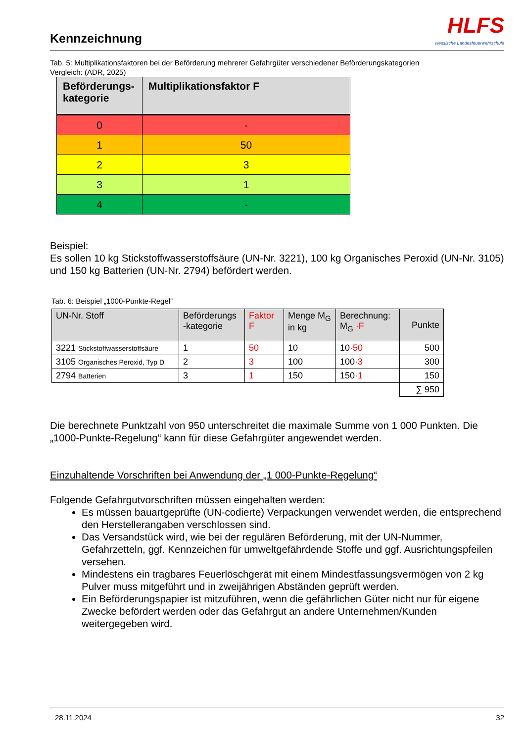Kennzeichnung
HLFS
Hessische Landesfeuerwehrschule
Tab. 5: Multiplikationsfaktoren bei der Beförderung mehrerer Gefahrgüter verschiedener Beförderungskategorien
Vergleich: (ADR, 2025)
| Beförderungs- kategorie | Multiplikationsfaktor F |
| --- | --- |
| 0 | - |
| 1 | 50 |
| 2 | 3 |
| 3 | 1 |
| 4 | - |
Beispiel:
Es sollen 10 kg Stickstoffwasserstoffsäure (UN-Nr. 3221), 100 kg Organisches Peroxid (UN-Nr. 3105) und 150 kg Batterien (UN-Nr. 2794) befördert werden.
Tab. 6: Beispiel „1000-Punkte-Regel“
| UN-Nr. Stoff | Beförderungs -kategorie | Faktor F | Menge M<sub>G</sub> in kg | Berechnung: M<sub>G</sub> ·F | Punkte |
| --- | --- | --- | --- | --- | --- |
| 3221 Stickstoffwasserstoffsäure | 1 | 50 | 10 | 10 ·50 | 500 |
| 3105 Organisches Peroxid, Typ D | 2 | 3 | 100 | 100 ·3 | 300 |
| 2794 Batterien | 3 | 1 | 150 | 150 ·1 | 150 |
| | | | | | ∑ 950 |
Die berechnete Punktzahl von 950 unterschreitet die maximale Summe von 1 000 Punkten. Die „1000-Punkte-Regelung“ kann für diese Gefahrgüter angewendet werden.
Einzuhaltende Vorschriften bei Anwendung der „1 000-Punkte-Regelung“
Folgende Gefahrgutvorschriften müssen eingehalten werden:
Es müssen bauartgeprüfte (UN-codierte) Verpackungen verwendet werden, die entsprechend den Herstellerangaben verschlossen sind.
Das Versandstück wird, wie bei der regulären Beförderung, mit der UN-Nummer, Gefahrzetteln, ggf. Kennzeichen für umweltgefährdende Stoffe und ggf. Ausrichtungspfeilen versehen.
Mindestens ein tragbares Feuerlöschgerät mit einem Mindestfassungsvermögen von 2 kg Pulver muss mitgeführt und in zweijährigen Abständen geprüft werden.
Ein Beförderungspapier ist mitzuführen, wenn die gefährlichen Güter nicht nur für eigene Zwecke befördert werden oder das Gefahrgut an andere Unternehmen/Kunden weitergegeben wird.
28.11.2024 32